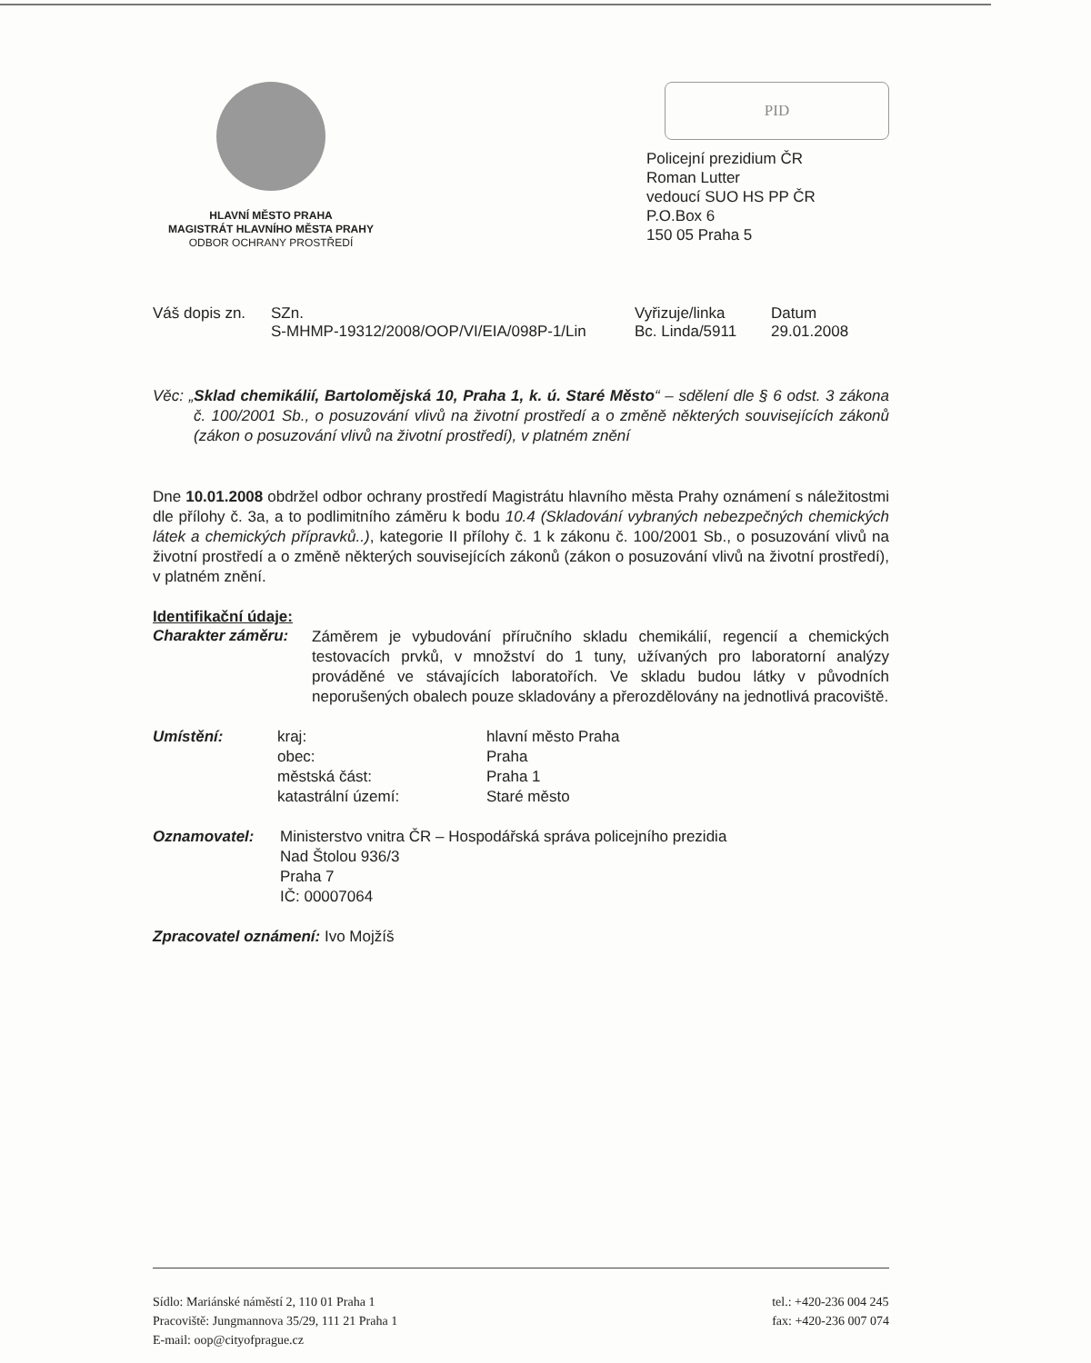HLAVNÍ MĚSTO PRAHA
MAGISTRÁT HLAVNÍHO MĚSTA PRAHY
ODBOR OCHRANY PROSTŘEDÍ
PID
Policejní prezidium ČR
Roman Lutter
vedoucí SUO HS PP ČR
P.O.Box 6
150 05 Praha 5
| Váš dopis zn. | SZn. S-MHMP-19312/2008/OOP/VI/EIA/098P-1/Lin | Vyřizuje/linka Bc. Linda/5911 | Datum 29.01.2008 |
Věc: „Sklad chemikálií, Bartolomějská 10, Praha 1, k. ú. Staré Město“ – sdělení dle § 6 odst. 3 zákona č. 100/2001 Sb., o posuzování vlivů na životní prostředí a o změně některých souvisejících zákonů (zákon o posuzování vlivů na životní prostředí), v platném znění
Dne 10.01.2008 obdržel odbor ochrany prostředí Magistrátu hlavního města Prahy oznámení s náležitostmi dle přílohy č. 3a, a to podlimitního záměru k bodu 10.4 (Skladování vybraných nebezpečných chemických látek a chemických přípravků..), kategorie II přílohy č. 1 k zákonu č. 100/2001 Sb., o posuzování vlivů na životní prostředí a o změně některých souvisejících zákonů (zákon o posuzování vlivů na životní prostředí), v platném znění.
Identifikační údaje:
| Charakter záměru: | Záměrem je vybudování příručního skladu chemikálií, regencií a chemických testovacích prvků, v množství do 1 tuny, užívaných pro laboratorní analýzy prováděné ve stávajících laboratořích. Ve skladu budou látky v původních neporušených obalech pouze skladovány a přerozdělovány na jednotlivá pracoviště. |
| Umístění: | kraj: obec: městská část: katastrální území: | hlavní město Praha Praha Praha 1 Staré město |
| Oznamovatel: | Ministerstvo vnitra ČR – Hospodářská správa policejního prezidia Nad Štolou 936/3 Praha 7 IČ: 00007064 |
Zpracovatel oznámení: Ivo Mojžíš
Sídlo: Mariánské náměstí 2, 110 01 Praha 1
Pracoviště: Jungmannova 35/29, 111 21 Praha 1
E-mail: oop@cityofprague.cz
tel.: +420-236 004 245
fax: +420-236 007 074